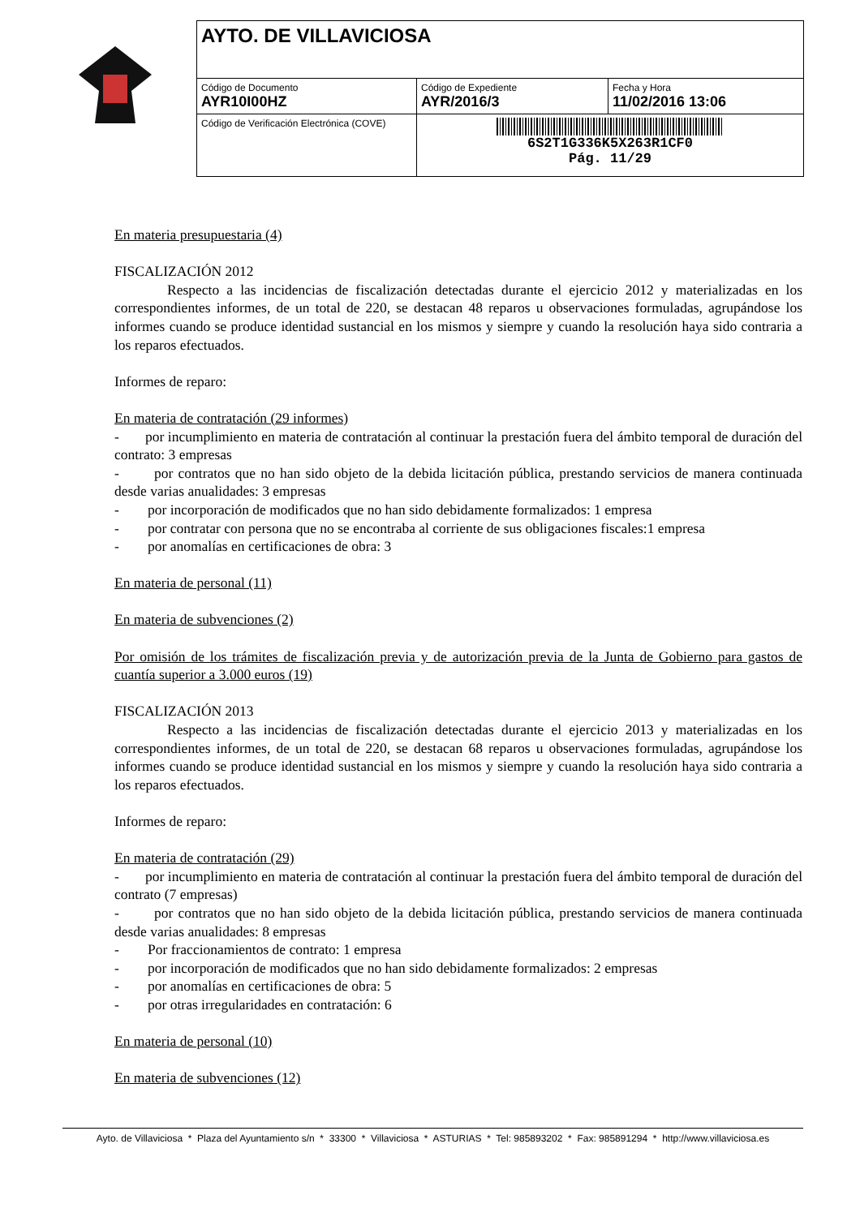| AYTO. DE VILLAVICIOSA | | |
| Código de Documento AYR10I00HZ | Código de Expediente AYR/2016/3 | Fecha y Hora 11/02/2016 13:06 |
| Código de Verificación Electrónica (COVE) | 6S2T1G336K5X263R1CF0 Pág. 11/29 | |
En materia presupuestaria (4)
FISCALIZACIÓN 2012
Respecto a las incidencias de fiscalización detectadas durante el ejercicio 2012 y materializadas en los correspondientes informes, de un total de 220, se destacan 48 reparos u observaciones formuladas, agrupándose los informes cuando se produce identidad sustancial en los mismos y siempre y cuando la resolución haya sido contraria a los reparos efectuados.
Informes de reparo:
En materia de contratación (29 informes)
- por incumplimiento en materia de contratación al continuar la prestación fuera del ámbito temporal de duración del contrato: 3 empresas
- por contratos que no han sido objeto de la debida licitación pública, prestando servicios de manera continuada desde varias anualidades: 3 empresas
- por incorporación de modificados que no han sido debidamente formalizados: 1 empresa
- por contratar con persona que no se encontraba al corriente de sus obligaciones fiscales:1 empresa
- por anomalías en certificaciones de obra: 3
En materia de personal (11)
En materia de subvenciones (2)
Por omisión de los trámites de fiscalización previa y de autorización previa de la Junta de Gobierno para gastos de cuantía superior a 3.000 euros (19)
FISCALIZACIÓN 2013
Respecto a las incidencias de fiscalización detectadas durante el ejercicio 2013 y materializadas en los correspondientes informes, de un total de 220, se destacan 68 reparos u observaciones formuladas, agrupándose los informes cuando se produce identidad sustancial en los mismos y siempre y cuando la resolución haya sido contraria a los reparos efectuados.
Informes de reparo:
En materia de contratación (29)
- por incumplimiento en materia de contratación al continuar la prestación fuera del ámbito temporal de duración del contrato (7 empresas)
- por contratos que no han sido objeto de la debida licitación pública, prestando servicios de manera continuada desde varias anualidades: 8 empresas
- Por fraccionamientos de contrato: 1 empresa
- por incorporación de modificados que no han sido debidamente formalizados: 2 empresas
- por anomalías en certificaciones de obra: 5
- por otras irregularidades en contratación: 6
En materia de personal (10)
En materia de subvenciones (12)
Ayto. de Villaviciosa * Plaza del Ayuntamiento s/n * 33300 * Villaviciosa * ASTURIAS * Tel: 985893202 * Fax: 985891294 * http://www.villaviciosa.es